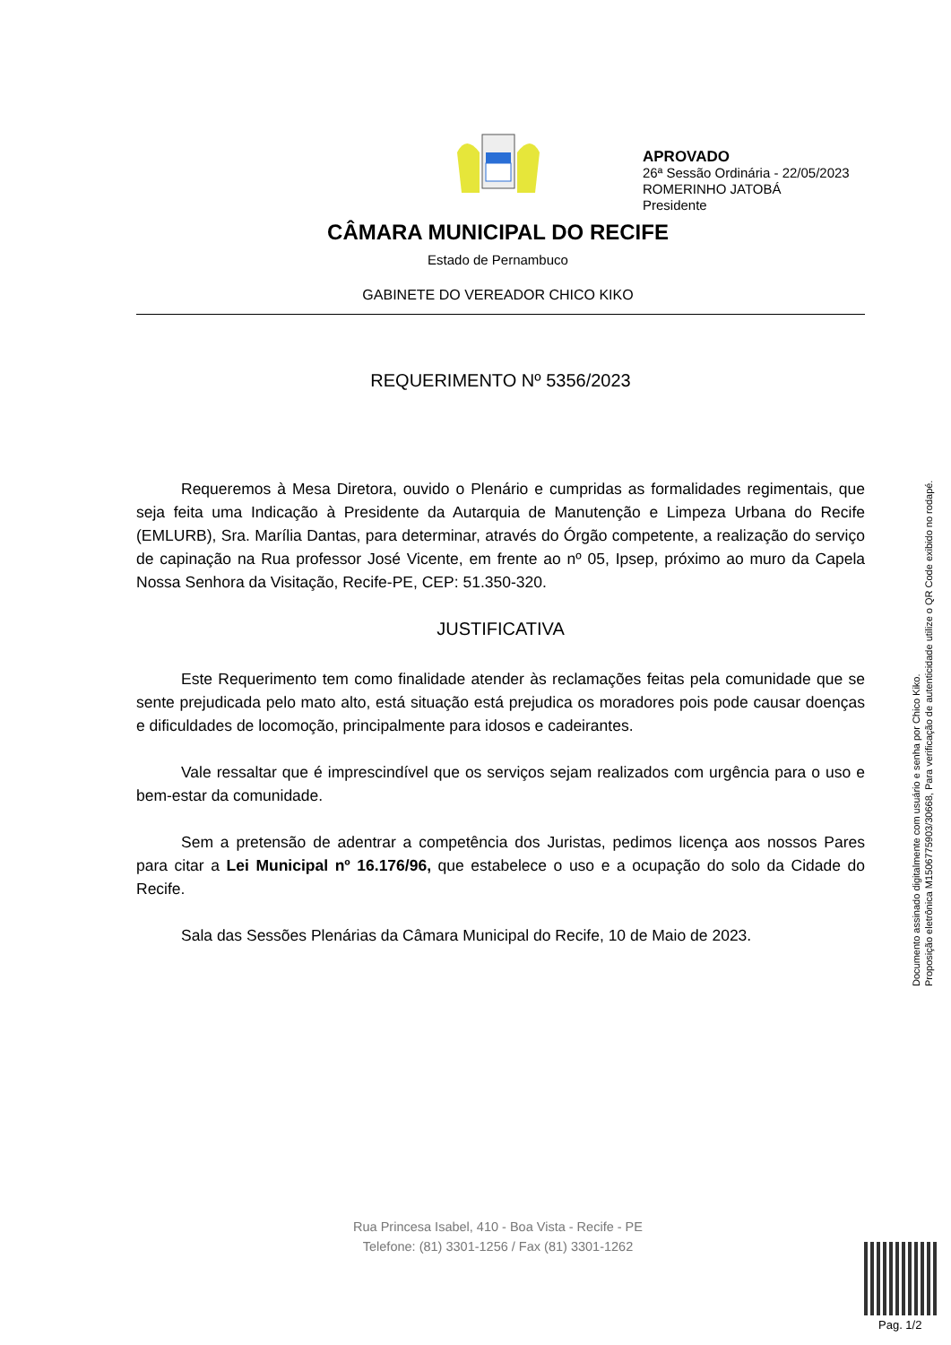APROVADO
26ª Sessão Ordinária - 22/05/2023
ROMERINHO JATOBÁ
Presidente
CÂMARA MUNICIPAL DO RECIFE
Estado de Pernambuco
GABINETE DO VEREADOR CHICO KIKO
REQUERIMENTO Nº 5356/2023
Requeremos à Mesa Diretora, ouvido o Plenário e cumpridas as formalidades regimentais, que seja feita uma Indicação à Presidente da Autarquia de Manutenção e Limpeza Urbana do Recife (EMLURB), Sra. Marília Dantas, para determinar, através do Órgão competente, a realização do serviço de capinação na Rua professor José Vicente, em frente ao nº 05, Ipsep, próximo ao muro da Capela Nossa Senhora da Visitação, Recife-PE, CEP: 51.350-320.
JUSTIFICATIVA
Este Requerimento tem como finalidade atender às reclamações feitas pela comunidade que se sente prejudicada pelo mato alto, está situação está prejudica os moradores pois pode causar doenças e dificuldades de locomoção, principalmente para idosos e cadeirantes.
Vale ressaltar que é imprescindível que os serviços sejam realizados com urgência para o uso e bem-estar da comunidade.
Sem a pretensão de adentrar a competência dos Juristas, pedimos licença aos nossos Pares para citar a Lei Municipal nº 16.176/96, que estabelece o uso e a ocupação do solo da Cidade do Recife.
Sala das Sessões Plenárias da Câmara Municipal do Recife, 10 de Maio de 2023.
Documento assinado digitalmente com usuário e senha por Chico Kiko.
Proposição eletrônica M15067759​03/30668, Para verificação de autenticidade utilize o QR Code exibido no rodapé.
Rua Princesa Isabel, 410 - Boa Vista - Recife - PE
Telefone: (81) 3301-1256 / Fax (81) 3301-1262
Pag. 1/2